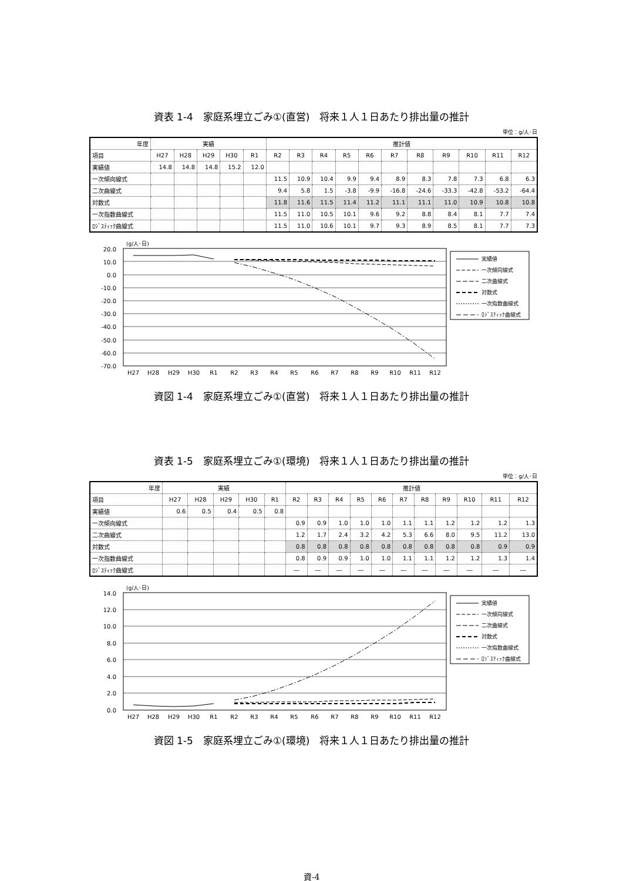資表 1-4　家庭系埋立ごみ①(直営)　将来１人１日あたり排出量の推計
単位：g/人･日
| 年度 | 実績 | | | | | 推計値 | | | | | | | | | | |
| --- | --- | --- | --- | --- | --- | --- | --- | --- | --- | --- | --- | --- | --- | --- | --- | --- |
| 項目 | H27 | H28 | H29 | H30 | R1 | R2 | R3 | R4 | R5 | R6 | R7 | R8 | R9 | R10 | R11 | R12 |
| 実績値 | 14.8 | 14.8 | 14.8 | 15.2 | 12.0 | | | | | | | | | | | |
| 一次傾向線式 | | | | | | 11.5 | 10.9 | 10.4 | 9.9 | 9.4 | 8.9 | 8.3 | 7.8 | 7.3 | 6.8 | 6.3 |
| 二次曲線式 | | | | | | 9.4 | 5.8 | 1.5 | -3.8 | -9.9 | -16.8 | -24.6 | -33.3 | -42.8 | -53.2 | -64.4 |
| 対数式 | | | | | | 11.8 | 11.6 | 11.5 | 11.4 | 11.2 | 11.1 | 11.1 | 11.0 | 10.9 | 10.8 | 10.8 |
| 一次指数曲線式 | | | | | | 11.5 | 11.0 | 10.5 | 10.1 | 9.6 | 9.2 | 8.8 | 8.4 | 8.1 | 7.7 | 7.4 |
| ﾛｼﾞｽﾃｨｯｸ曲線式 | | | | | | 11.5 | 11.0 | 10.6 | 10.1 | 9.7 | 9.3 | 8.9 | 8.5 | 8.1 | 7.7 | 7.3 |
(g/人･日)
20.0
10.0
0.0
-10.0
-20.0
-30.0
-40.0
-50.0
-60.0
-70.0
H27
H28
H29
H30
R1
R2
R3
R4
R5
R6
R7
R8
R9
R10
R11
R12
実績値
一次傾向線式
二次曲線式
対数式
一次指数曲線式
ﾛｼﾞｽﾃｨｯｸ曲線式
資図 1-4　家庭系埋立ごみ①(直営)　将来１人１日あたり排出量の推計
資表 1-5　家庭系埋立ごみ①(環境)　将来１人１日あたり排出量の推計
単位：g/人･日
| 年度 | 実績 | | | | | 推計値 | | | | | | | | | | |
| --- | --- | --- | --- | --- | --- | --- | --- | --- | --- | --- | --- | --- | --- | --- | --- | --- |
| 項目 | H27 | H28 | H29 | H30 | R1 | R2 | R3 | R4 | R5 | R6 | R7 | R8 | R9 | R10 | R11 | R12 |
| 実績値 | 0.6 | 0.5 | 0.4 | 0.5 | 0.8 | | | | | | | | | | | |
| 一次傾向線式 | | | | | | 0.9 | 0.9 | 1.0 | 1.0 | 1.0 | 1.1 | 1.1 | 1.2 | 1.2 | 1.2 | 1.3 |
| 二次曲線式 | | | | | | 1.2 | 1.7 | 2.4 | 3.2 | 4.2 | 5.3 | 6.6 | 8.0 | 9.5 | 11.2 | 13.0 |
| 対数式 | | | | | | 0.8 | 0.8 | 0.8 | 0.8 | 0.8 | 0.8 | 0.8 | 0.8 | 0.8 | 0.9 | 0.9 |
| 一次指数曲線式 | | | | | | 0.8 | 0.9 | 0.9 | 1.0 | 1.0 | 1.1 | 1.1 | 1.2 | 1.2 | 1.3 | 1.4 |
| ﾛｼﾞｽﾃｨｯｸ曲線式 | | | | | | ― | ― | ― | ― | ― | ― | ― | ― | ― | ― | ― |
(g/人･日)
14.0
12.0
10.0
8.0
6.0
4.0
2.0
0.0
H27
H28
H29
H30
R1
R2
R3
R4
R5
R6
R7
R8
R9
R10
R11
R12
実績値
一次傾向線式
二次曲線式
対数式
一次指数曲線式
ﾛｼﾞｽﾃｨｯｸ曲線式
資図 1-5　家庭系埋立ごみ①(環境)　将来１人１日あたり排出量の推計
資-4